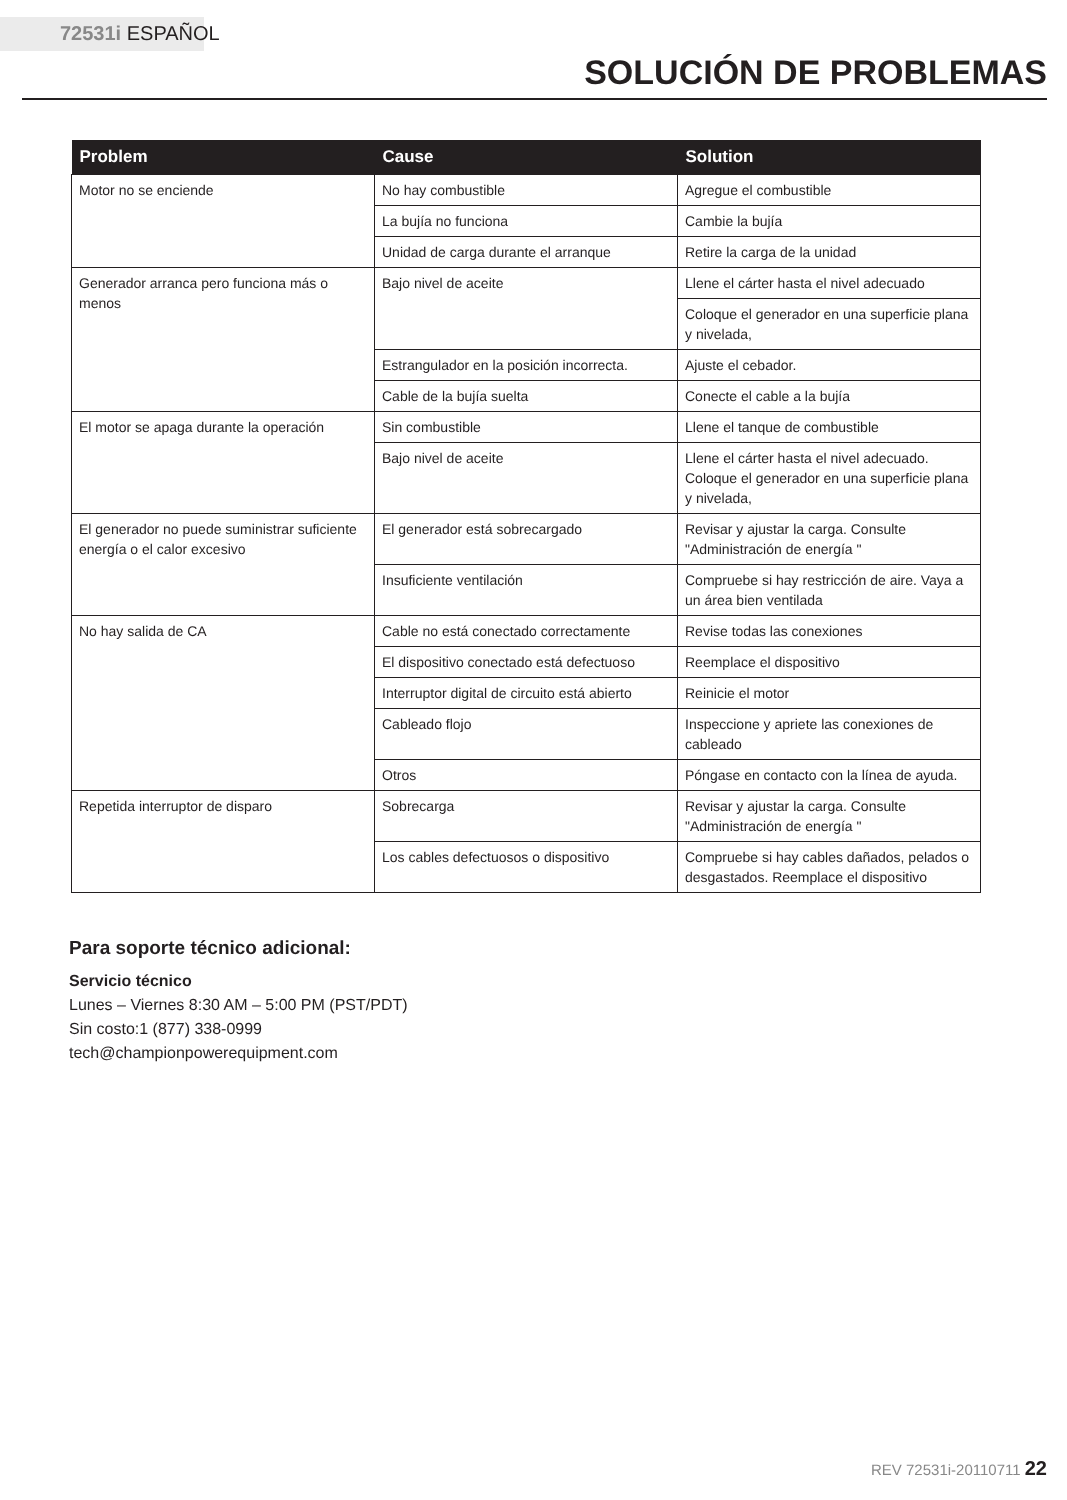72531i ESPAÑOL
SOLUCIÓN DE PROBLEMAS
| Problem | Cause | Solution |
| --- | --- | --- |
| Motor no se enciende | No hay combustible | Agregue el combustible |
| | La bujía no funciona | Cambie la bujía |
| | Unidad de carga durante el arranque | Retire la carga de la unidad |
| Generador arranca pero funciona más o menos | Bajo nivel de aceite | Llene el cárter hasta el nivel adecuado |
| | | Coloque el generador en una superficie plana y nivelada, |
| | Estrangulador en la posición incorrecta. | Ajuste el cebador. |
| | Cable de la bujía suelta | Conecte el cable a la bujía |
| El motor se apaga durante la operación | Sin combustible | Llene el tanque de combustible |
| | Bajo nivel de aceite | Llene el cárter hasta el nivel adecuado. Coloque el generador en una superficie plana y nivelada, |
| El generador no puede suministrar suficiente energía o el calor excesivo | El generador está sobrecargado | Revisar y ajustar la carga. Consulte "Administración de energía " |
| | Insuficiente ventilación | Compruebe si hay restricción de aire. Vaya a un área bien ventilada |
| No hay salida de CA | Cable no está conectado correctamente | Revise todas las conexiones |
| | El dispositivo conectado está defectuoso | Reemplace el dispositivo |
| | Interruptor digital de circuito está abierto | Reinicie el motor |
| | Cableado flojo | Inspeccione y apriete las conexiones de cableado |
| | Otros | Póngase en contacto con la línea de ayuda. |
| Repetida interruptor de disparo | Sobrecarga | Revisar y ajustar la carga. Consulte "Administración de energía " |
| | Los cables defectuosos o dispositivo | Compruebe si hay cables dañados, pelados o desgastados. Reemplace el dispositivo |
Para soporte técnico adicional:
Servicio técnico
Lunes – Viernes 8:30 AM – 5:00 PM (PST/PDT)
Sin costo:1 (877) 338-0999
tech@championpowerequipment.com
REV 72531i-20110711 22